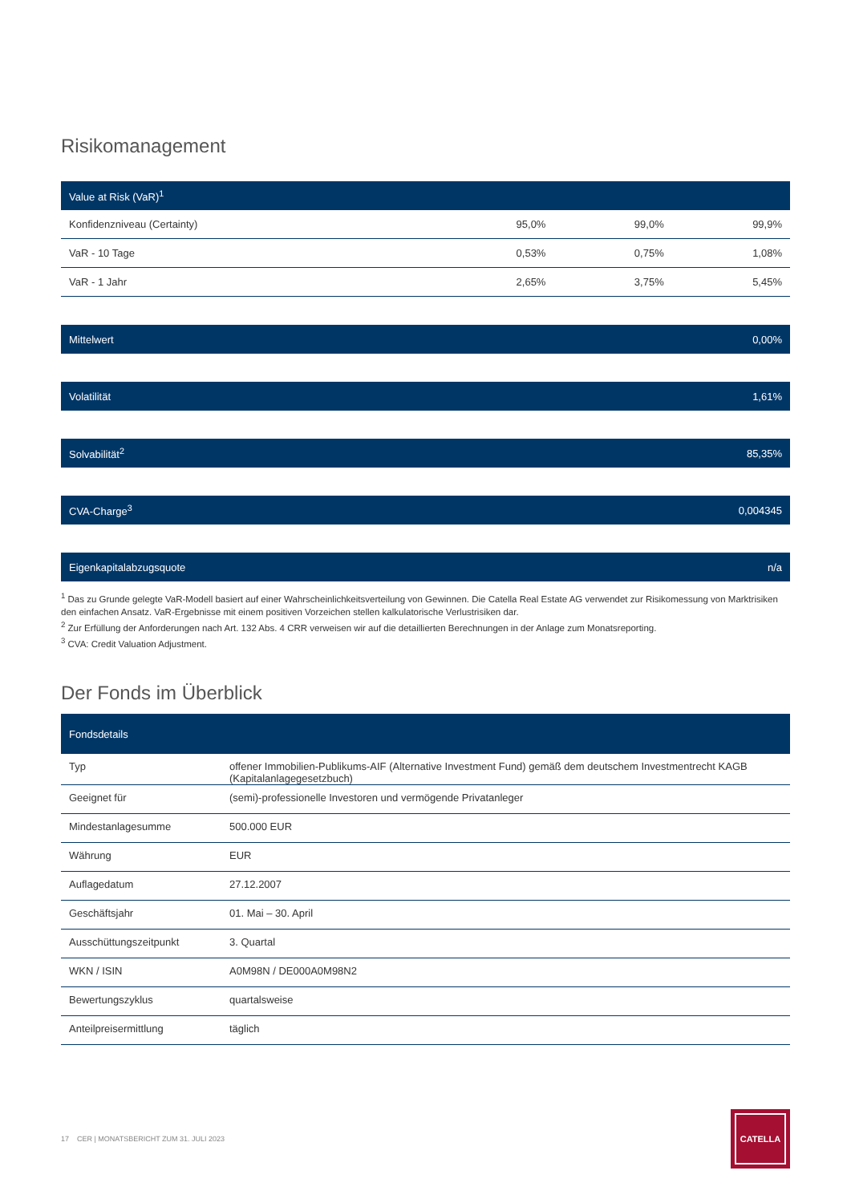Risikomanagement
| Value at Risk (VaR)<sup>1</sup> | | | |
| --- | --- | --- | --- |
| Konfidenzniveau (Certainty) | 95,0% | 99,0% | 99,9% |
| VaR - 10 Tage | 0,53% | 0,75% | 1,08% |
| VaR - 1 Jahr | 2,65% | 3,75% | 5,45% |
| Mittelwert | 0,00% |
| --- | --- |
| Volatilität | 1,61% |
| --- | --- |
| Solvabilität<sup>2</sup> | 85,35% |
| --- | --- |
| CVA-Charge<sup>3</sup> | 0,004345 |
| --- | --- |
| Eigenkapitalabzugsquote | n/a |
| --- | --- |
<sup>1</sup> Das zu Grunde gelegte VaR-Modell basiert auf einer Wahrscheinlichkeitsverteilung von Gewinnen. Die Catella Real Estate AG verwendet zur Risikomessung von Marktrisiken den einfachen Ansatz. VaR-Ergebnisse mit einem positiven Vorzeichen stellen kalkulatorische Verlustrisiken dar.
<sup>2</sup> Zur Erfüllung der Anforderungen nach Art. 132 Abs. 4 CRR verweisen wir auf die detaillierten Berechnungen in der Anlage zum Monatsreporting.
<sup>3</sup> CVA: Credit Valuation Adjustment.
Der Fonds im Überblick
| Fondsdetails | |
| --- | --- |
| Typ | offener Immobilien-Publikums-AIF (Alternative Investment Fund) gemäß dem deutschem Investmentrecht KAGB (Kapitalanlagegesetzbuch) |
| Geeignet für | (semi)-professionelle Investoren und vermögende Privatanleger |
| Mindestanlagesumme | 500.000 EUR |
| Währung | EUR |
| Auflagedatum | 27.12.2007 |
| Geschäftsjahr | 01. Mai – 30. April |
| Ausschüttungszeitpunkt | 3. Quartal |
| WKN / ISIN | A0M98N / DE000A0M98N2 |
| Bewertungszyklus | quartalsweise |
| Anteilpreisermittlung | täglich |
17 CER | MONATSBERICHT ZUM 31. JULI 2023
CATELLA